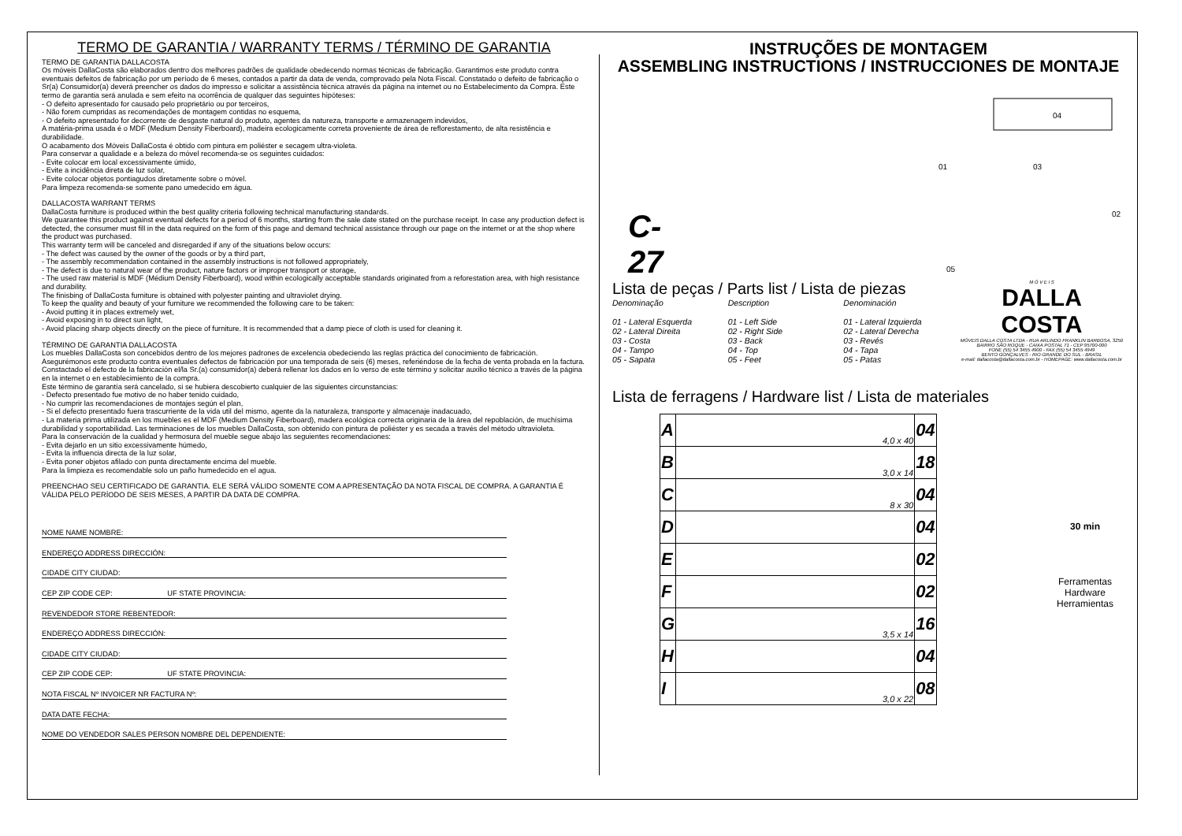TERMO DE GARANTIA / WARRANTY TERMS / TÉRMINO DE GARANTIA
TERMO DE GARANTIA DALLACOSTA
Os móveis DallaCosta são elaborados dentro dos melhores padrões de qualidade obedecendo normas técnicas de fabricação. Garantimos este produto contra eventuais defeitos de fabricação por um período de 6 meses, contados a partir da data de venda, comprovado pela Nota Fiscal. Constatado o defeito de fabricação o Sr(a) Consumidor(a) deverá preencher os dados do impresso e solicitar a assistência técnica através da página na internet ou no Estabelecimento da Compra. Este termo de garantia será anulada e sem efeito na ocorrência de qualquer das seguintes hipóteses:
- O defeito apresentado for causado pelo proprietário ou por terceiros,
- Não forem cumpridas as recomendações de montagem contidas no esquema,
- O defeito apresentado for decorrente de desgaste natural do produto, agentes da natureza, transporte e armazenagem indevidos,
A matéria-prima usada é o MDF (Medium Density Fiberboard), madeira ecologicamente correta proveniente de área de reflorestamento, de alta resistência e durabilidade.
O acabamento dos Móveis DallaCosta é obtido com pintura em poliéster e secagem ultra-violeta.
Para conservar a qualidade e a beleza do móvel recomenda-se os seguintes cuidados:
- Evite colocar em local excessivamente úmido,
- Evite a incidência direta de luz solar,
- Evite colocar objetos pontiagudos diretamente sobre o móvel.
Para limpeza recomenda-se somente pano umedecido em água.
DALLACOSTA WARRANT TERMS
DallaCosta furniture is produced within the best quality criteria following technical manufacturing standards.
We guarantee this product against eventual defects for a period of 6 months, starting from the sale date stated on the purchase receipt. In case any production defect is detected, the consumer must fill in the data required on the form of this page and demand technical assistance through our page on the internet or at the shop where the product was purchased.
This warranty term will be canceled and disregarded if any of the situations below occurs:
- The defect was caused by the owner of the goods or by a third part,
- The assembly recommendation contained in the assembly instructions is not followed appropriately,
- The defect is due to natural wear of the product, nature factors or improper transport or storage,
- The used raw material is MDF (Médium Density Fiberboard), wood within ecologically acceptable standards originated from a reforestation area, with high resistance and durability.
The finisbing of DallaCosta furniture is obtained with polyester painting and ultraviolet drying.
To keep the quality and beauty of your furniture we recommended the following care to be taken:
- Avoid putting it in places extremely wet,
- Avoid exposing in to direct sun light,
- Avoid placing sharp objects directly on the piece of furniture. It is recommended that a damp piece of cloth is used for cleaning it.
TÉRMINO DE GARANTIA DALLACOSTA
Los muebles DallaCosta son concebidos dentro de los mejores padrones de excelencia obedeciendo las reglas práctica del conocimiento de fabricación.
Asegurémonos este producto contra eventuales defectos de fabricación por una temporada de seis (6) meses, referiéndose de la fecha de venta probada en la factura. Constactado el defecto de la fabricación el/la Sr.(a) consumidor(a) deberá rellenar los dados en lo verso de este término y solicitar auxilio técnico a través de la página en la internet o en establecimiento de la compra.
Este término de garantía será cancelado, si se hubiera descobierto cualquier de las siguientes circunstancias:
- Defecto presentado fue motivo de no haber tenido cuidado,
- No cumprir las recomendaciones de montajes según el plan,
- Si el defecto presentado fuera trascurriente de la vida util del mismo, agente da la naturaleza, transporte y almacenaje inadacuado,
- La materia prima utilizada en los muebles es el MDF (Medium Density Fiberboard), madera ecológica correcta originaria de la área del repoblación, de muchísima durabilidad y soportabilidad. Las terminaciones de los muebles DallaCosta, son obtenido con pintura de poliéster y es secada a través del método ultravioleta.
Para la conservación de la cualidad y hermosura del mueble segue abajo las seguientes recomendaciones:
- Evita dejarlo en un sitio excessivamente húmedo,
- Evita la influencia directa de la luz solar,
- Evita poner objetos afilado con punta directamente encima del mueble.
Para la limpieza es recomendable solo un paño humedecido en el agua.
PREENCHAO SEU CERTIFICADO DE GARANTIA. ELE SERÁ VÁLIDO SOMENTE COM A APRESENTAÇÃO DA NOTA FISCAL DE COMPRA. A GARANTIA É VÁLIDA PELO PERÍODO DE SEIS MESES, A PARTIR DA DATA DE COMPRA.
NOME NAME NOMBRE:
ENDEREÇO ADDRESS DIRECCIÓN:
CIDADE CITY CIUDAD:
CEP ZIP CODE CEP: UF STATE PROVINCIA:
REVENDEDOR STORE REBENTEDOR:
ENDEREÇO ADDRESS DIRECCIÓN:
CIDADE CITY CIUDAD:
CEP ZIP CODE CEP: UF STATE PROVINCIA:
NOTA FISCAL Nº INVOICER NR FACTURA Nº:
DATA DATE FECHA:
NOME DO VENDEDOR SALES PERSON NOMBRE DEL DEPENDIENTE:
INSTRUÇÕES DE MONTAGEM
ASSEMBLING INSTRUCTIONS / INSTRUCCIONES DE MONTAJE
C-27
04
01
03
02
05
Lista de peças / Parts list / Lista de piezas
Denominação
01 - Lateral Esquerda
02 - Lateral Direita
03 - Costa
04 - Tampo
05 - Sapata
Description
01 - Left Side
02 - Right Side
03 - Back
04 - Top
05 - Feet
Denominación
01 - Lateral Izquierda
02 - Lateral Derecha
03 - Revés
04 - Tapa
05 - Patas
M Ó V E I S
DALLA COSTA
MÓVEIS DALLA COSTA LTDA - RUA ARLINDO FRANKLIN BARBOSA, 3250
BAIRRO SÃO ROQUE - CAIXA POSTAL 71 - CEP 95700-000
FONE (55) 54 3455 4900 - FAX (55) 54 3455 4949
BENTO GONÇALVES - RIO GRANDE DO SUL - BRASIL
e-mail: dallacosta@dallacosta.com.br - HOMEPAGE: www.dallacosta.com.br
Lista de ferragens / Hardware list / Lista de materiales
| A | 4,0 x 40 | 04 |
| B | 3,0 x 14 | 18 |
| C | 8 x 30 | 04 |
| D | | 04 |
| E | | 02 |
| F | | 02 |
| G | 3,5 x 14 | 16 |
| H | | 04 |
| I | 3,0 x 22 | 08 |
30 min
Ferramentas
Hardware
Herramientas